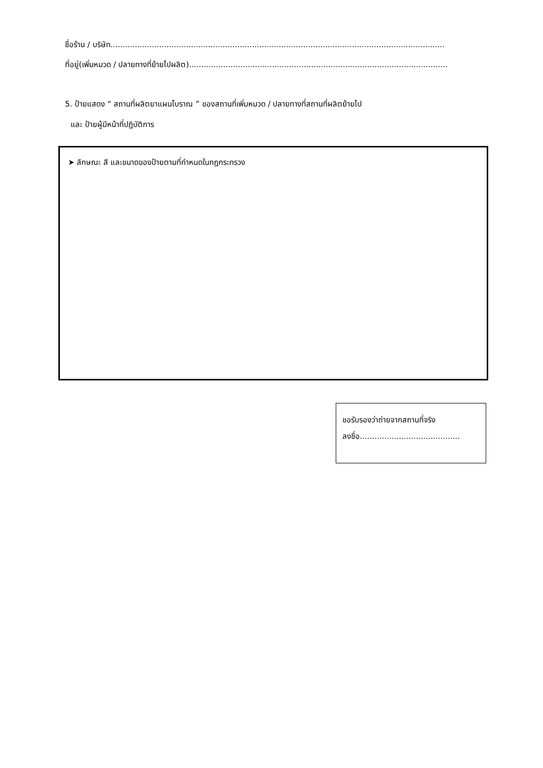ชื่อร้าน / บริษัท.........................................................................................................................................
ที่อยู่(เพิ่มหมวด / ปลายทางที่ย้ายไปผลิต)..........................................................................................................
5. ป้ายแสดง “ สถานที่ผลิตยาแผนโบราณ ” ของสถานที่เพิ่มหมวด / ปลายทางที่สถานที่ผลิตย้ายไป
และ ป้ายผู้มีหน้าที่ปฏิบัติการ
➤ ลักษณะ สี และขนาดของป้ายตามที่กำหนดในกฎกระทรวง
ขอรับรองว่าถ่ายจากสถานที่จริง
ลงชื่อ.........................................